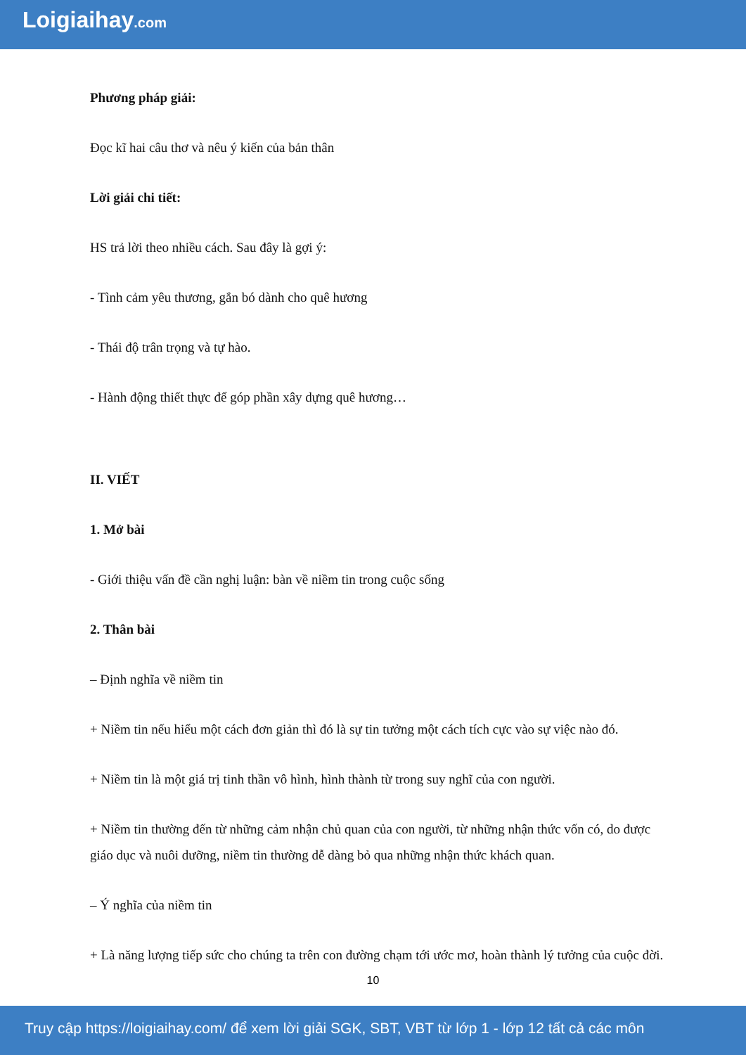Loigiaihay.com
Phương pháp giải:
Đọc kĩ hai câu thơ và nêu ý kiến của bản thân
Lời giải chi tiết:
HS trả lời theo nhiều cách. Sau đây là gợi ý:
- Tình cảm yêu thương, gắn bó dành cho quê hương
- Thái độ trân trọng và tự hào.
- Hành động thiết thực để góp phần xây dựng quê hương…
II. VIẾT
1. Mở bài
- Giới thiệu vấn đề cần nghị luận: bàn về niềm tin trong cuộc sống
2. Thân bài
– Định nghĩa về niềm tin
+ Niềm tin nếu hiểu một cách đơn giản thì đó là sự tin tưởng một cách tích cực vào sự việc nào đó.
+ Niềm tin là một giá trị tinh thần vô hình, hình thành từ trong suy nghĩ của con người.
+ Niềm tin thường đến từ những cảm nhận chủ quan của con người, từ những nhận thức vốn có, do được giáo dục và nuôi dưỡng, niềm tin thường dễ dàng bỏ qua những nhận thức khách quan.
– Ý nghĩa của niềm tin
+ Là năng lượng tiếp sức cho chúng ta trên con đường chạm tới ước mơ, hoàn thành lý tưởng của cuộc đời.
10
Truy cập https://loigiaihay.com/ để xem lời giải SGK, SBT, VBT từ lớp 1 - lớp 12 tất cả các môn